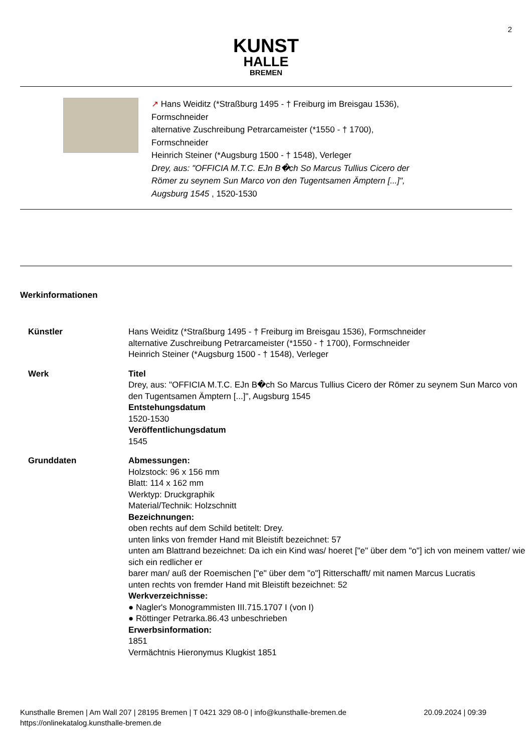2
KUNST
HALLE
BREMEN
↗ Hans Weiditz (*Straßburg 1495 - † Freiburg im Breisgau 1536),
Formschneider
alternative Zuschreibung Petrarcameister (*1550 - † 1700),
Formschneider
Heinrich Steiner (*Augsburg 1500 - † 1548), Verleger
Drey, aus: "OFFICIA M.T.C. EJn B�ch So Marcus Tullius Cicero der
Römer zu seynem Sun Marco von den Tugentsamen Ämptern [...]",
Augsburg 1545 , 1520-1530
Werkinformationen
| Künstler | Hans Weiditz (*Straßburg 1495 - † Freiburg im Breisgau 1536), Formschneider alternative Zuschreibung Petrarcameister (*1550 - † 1700), Formschneider Heinrich Steiner (*Augsburg 1500 - † 1548), Verleger |
| Werk | Titel Drey, aus: "OFFICIA M.T.C. EJn B�ch So Marcus Tullius Cicero der Römer zu seynem Sun Marco von den Tugentsamen Ämptern [...]", Augsburg 1545 Entstehungsdatum 1520-1530 Veröffentlichungsdatum 1545 |
| Grunddaten | Abmessungen: Holzstock: 96 x 156 mm Blatt: 114 x 162 mm Werktyp: Druckgraphik Material/Technik: Holzschnitt Bezeichnungen: oben rechts auf dem Schild betitelt: Drey. unten links von fremder Hand mit Bleistift bezeichnet: 57 unten am Blattrand bezeichnet: Da ich ein Kind was/ hoeret ["e" über dem "o"] ich von meinem vatter/ wie sich ein redlicher er barer man/ auß der Roemischen ["e" über dem "o"] Ritterschafft/ mit namen Marcus Lucratis unten rechts von fremder Hand mit Bleistift bezeichnet: 52 Werkverzeichnisse: ● Nagler's Monogrammisten III.715.1707 I (von I) ● Röttinger Petrarka.86.43 unbeschrieben Erwerbsinformation: 1851 Vermächtnis Hieronymus Klugkist 1851 |
Kunsthalle Bremen | Am Wall 207 | 28195 Bremen | T 0421 329 08-0 | info@kunsthalle-bremen.de
https://onlinekatalog.kunsthalle-bremen.de
20.09.2024 | 09:39